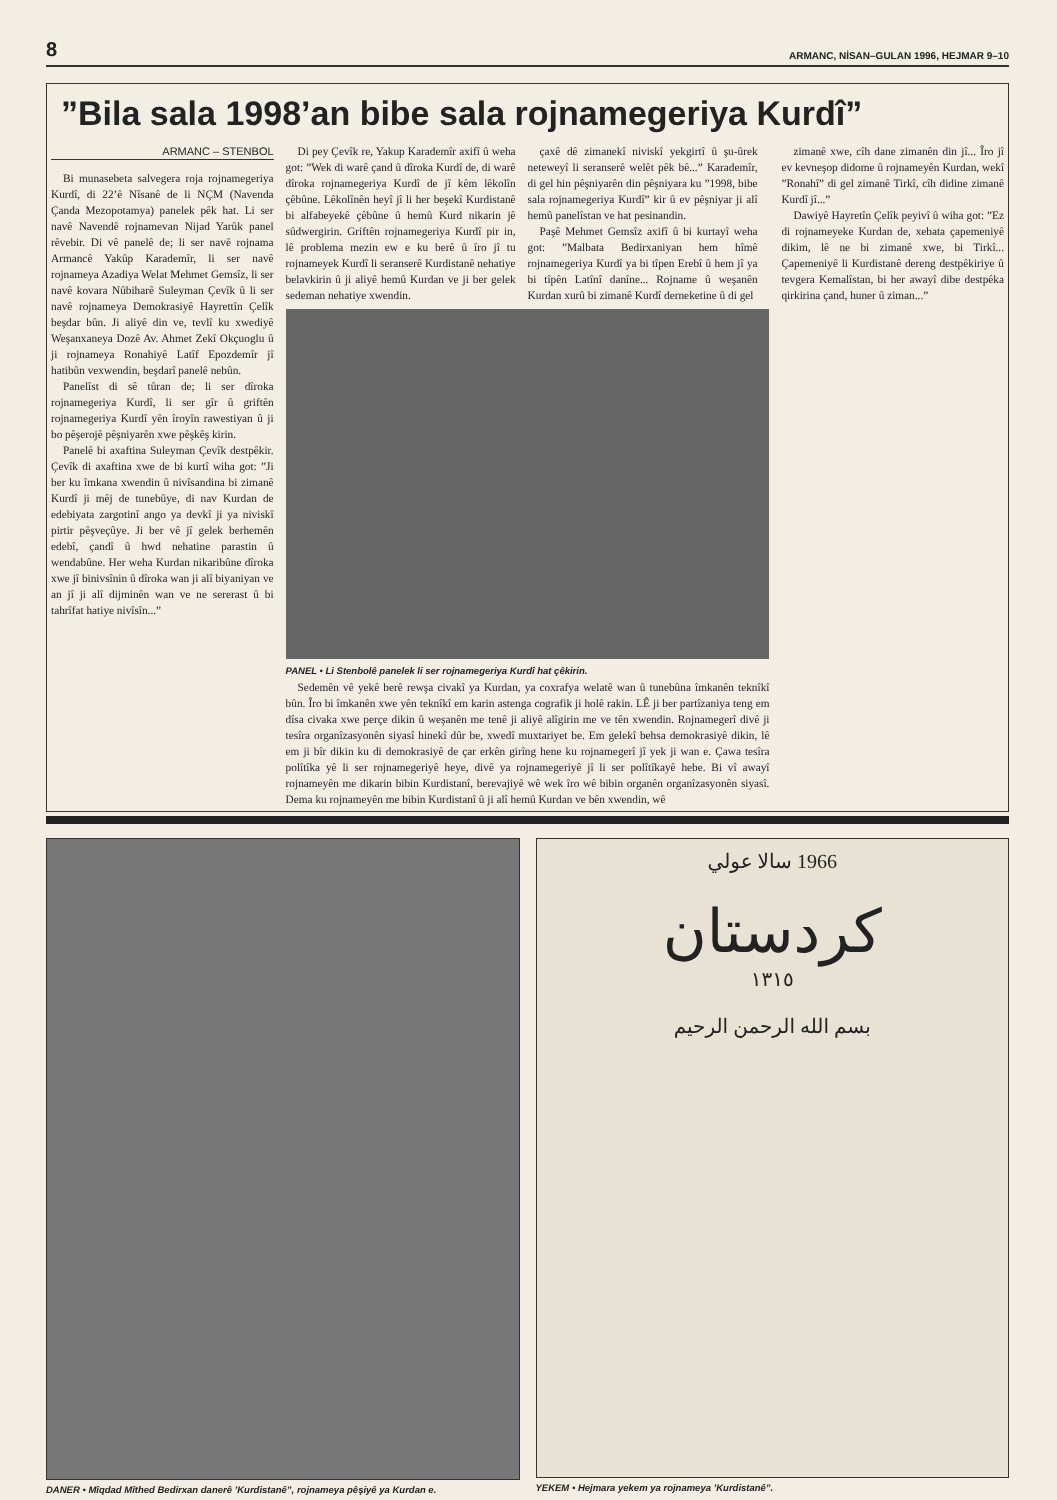8 ARMANC, NİSAN–GULAN 1996, HEJMAR 9–10
”Bila sala 1998’an bibe sala rojnamegeriya Kurdî”
ARMANC – STENBOL
Bi munasebeta salvegera roja rojnamegeriya Kurdî, di 22’ê Nîsanê de li NÇM (Navenda Çanda Mezopotamya) panelek pêk hat. Li ser navê Navendê rojnamevan Nijad Yarûk panel rêvebir. Di vê panelê de; li ser navê rojnama Armancê Yakûp Karademîr, li ser navê rojnameya Azadiya Welat Mehmet Gemsîz, li ser navê kovara Nûbiharê Suleyman Çevîk û li ser navê rojnameya Demokrasiyê Hayrettîn Çelîk beşdar bûn. Ji aliyê din ve, tevlî ku xwediyê Weşanxaneya Dozê Av. Ahmet Zekî Okçuoglu û ji rojnameya Ronahiyê Latîf Epozdemîr jî hatibûn vexwendin, beşdarî panelê nebûn.
Panelîst di sê tûran de; li ser dîroka rojnamegeriya Kurdî, li ser gîr û griftên rojnamegeriya Kurdî yên îroyîn rawestiyan û ji bo pêşerojê pêşniyarên xwe pêşkêş kirin.
Panelê bi axaftina Suleyman Çevîk destpêkir. Çevîk di axaftina xwe de bi kurtî wiha got: ”Ji ber ku îmkana xwendin û nivîsandina bi zimanê Kurdî ji mêj de tunebûye, di nav Kurdan de edebiyata zargotinî ango ya devkî ji ya niviskî pirtir pêşveçûye. Ji ber vê jî gelek berhemên edebî, çandî û hwd nehatine parastin û wendabûne. Her weha Kurdan nikaribûne dîroka xwe jî binivsînin û dîroka wan ji alî biyaniyan ve an jî ji alî dijminên wan ve ne sererast û bi tahrîfat hatiye nivîsîn...”
Di pey Çevîk re, Yakup Karademîr axifî û weha got: ”Wek di warê çand û dîroka Kurdî de, di warê dîroka rojnamegeriya Kurdî de jî kêm lêkolîn çêbûne. Lêkolînên heyî jî li her beşekî Kurdistanê bi alfabeyekê çêbûne û hemû Kurd nikarin jê sûdwergirin. Griftên rojnamegeriya Kurdî pir in, lê problema mezin ew e ku berê û îro jî tu rojnameyek Kurdî li seranserê Kurdistanê nehatiye belavkirin û ji aliyê hemû Kurdan ve ji ber gelek sedeman nehatiye xwendin.
çaxê dê zimanekî niviskî yekgirtî û şu-ûrek neteweyî li seranserê welêt pêk bê...” Karademîr, di gel hin pêşniyarên din pêşniyara ku ”1998, bibe sala rojnamegeriya Kurdî” kir û ev pêşniyar ji alî hemû panelîstan ve hat pesinandin.
Paşê Mehmet Gemsîz axifî û bi kurtayî weha got: ”Malbata Bedirxaniyan hem hîmê rojnamegeriya Kurdî ya bi tîpen Erebî û hem jî ya bi tîpên Latînî danîne... Rojname û weşanên Kurdan xurû bi zimanê Kurdî derneketine û di gel
PANEL • Li Stenbolê panelek li ser rojnamegeriya Kurdî hat çêkirin.
Sedemên vê yekê berê rewşa civakî ya Kurdan, ya coxrafya welatê wan û tunebûna îmkanên teknîkî bûn. Îro bi îmkanên xwe yên teknîkî em karin astenga cografik ji holê rakin. LÊ ji ber partîzaniya teng em dîsa civaka xwe perçe dikin û weşanên me tenê ji aliyê alîgirin me ve tên xwendin. Rojnamegerî divê ji tesîra organîzasyonên siyasî hinekî dûr be, xwedî muxtariyet be. Em gelekî behsa demokrasiyê dikin, lê em ji bîr dikin ku di demokrasiyê de çar erkên girîng hene ku rojnamegerî jî yek ji wan e. Çawa tesîra polîtîka yê li ser rojnamegeriyê heye, divê ya rojnamegeriyê jî li ser polîtîkayê hebe. Bi vî awayî rojnameyên me dikarin bibin Kurdistanî, berevajiyê wê wek îro wê bibin organên organîzasyonên siyasî. Dema ku rojnameyên me bibin Kurdistanî û ji alî hemû Kurdan ve bên xwendin, wê
zimanê xwe, cîh dane zimanên din jî... Îro jî ev kevneşop didome û rojnameyên Kurdan, wekî ”Ronahî” di gel zimanê Tirkî, cîh didine zimanê Kurdî jî...”
Dawiyê Hayretîn Çelîk peyivî û wiha got: ”Ez di rojnameyeke Kurdan de, xebata çapemeniyê dikim, lê ne bi zimanê xwe, bi Tirkî... Çapemeniyê li Kurdistanê dereng destpêkiriye û tevgera Kemalîstan, bi her awayî dibe destpêka qirkirina çand, huner û ziman...”
DANER • Mîqdad Mîthed Bedirxan danerê ’Kurdistanê”, rojnameya pêşiyê ya Kurdan e.
1966 سالا عولي
كردستان
١٣١٥
بسم الله الرحمن الرحيم
YEKEM • Hejmara yekem ya rojnameya ’Kurdistanê”.